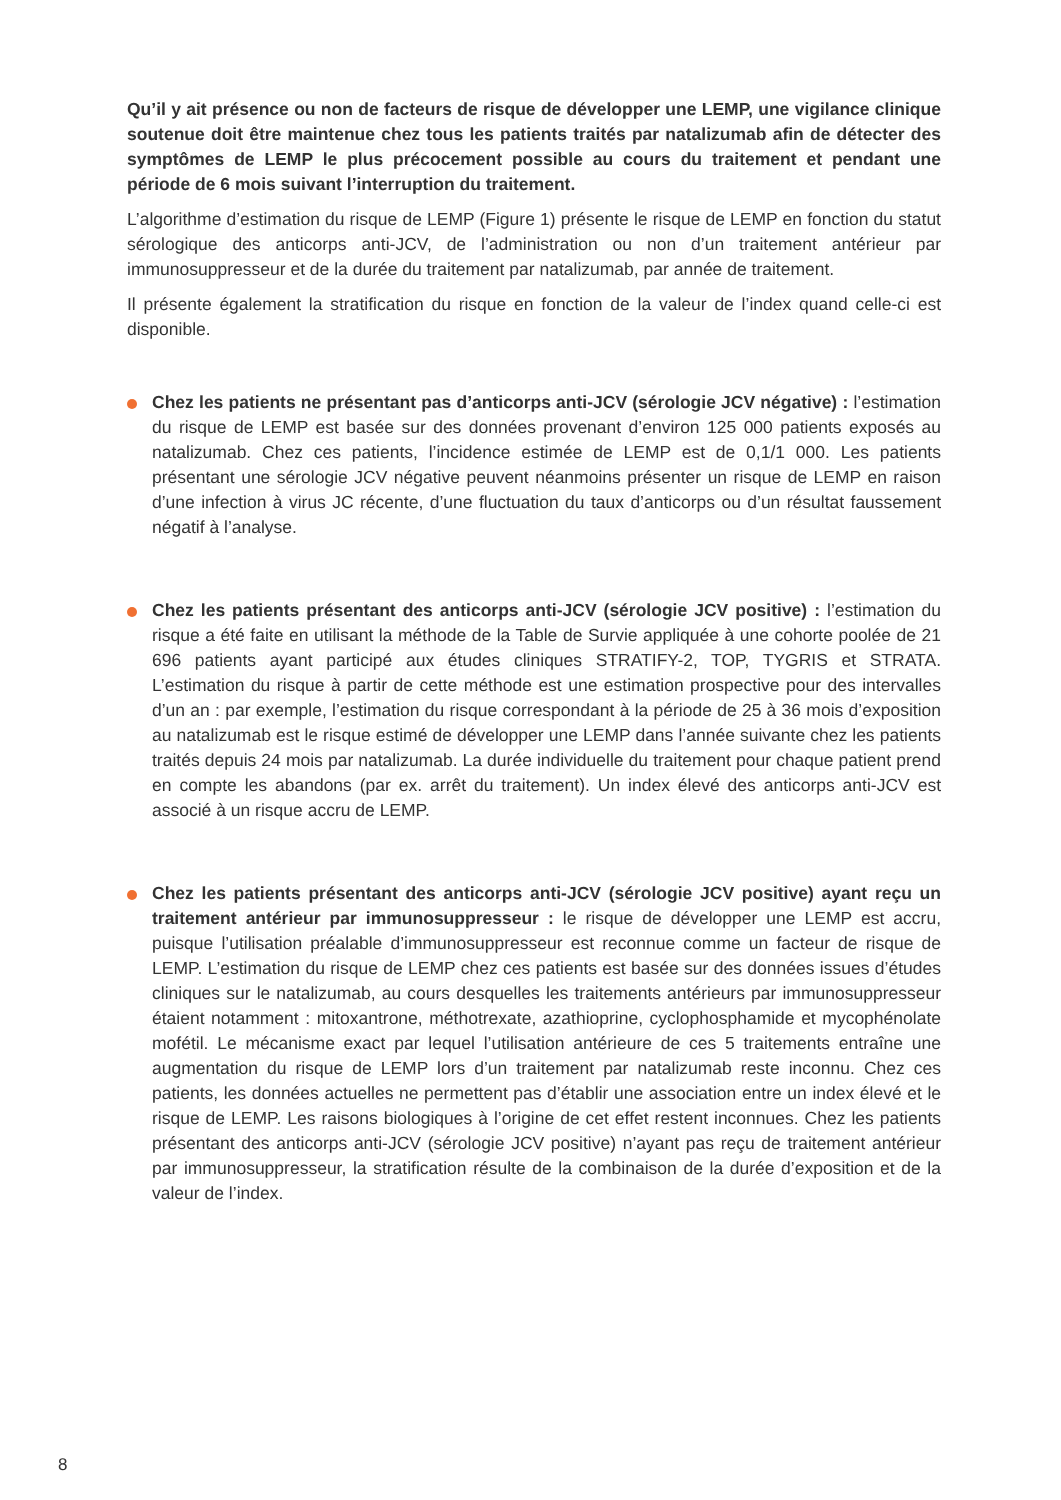Qu’il y ait présence ou non de facteurs de risque de développer une LEMP, une vigilance clinique soutenue doit être maintenue chez tous les patients traités par natalizumab afin de détecter des symptômes de LEMP le plus précocement possible au cours du traitement et pendant une période de 6 mois suivant l’interruption du traitement.
L’algorithme d’estimation du risque de LEMP (Figure 1) présente le risque de LEMP en fonction du statut sérologique des anticorps anti-JCV, de l’administration ou non d’un traitement antérieur par immunosuppresseur et de la durée du traitement par natalizumab, par année de traitement.
Il présente également la stratification du risque en fonction de la valeur de l’index quand celle-ci est disponible.
Chez les patients ne présentant pas d’anticorps anti-JCV (sérologie JCV négative) : l’estimation du risque de LEMP est basée sur des données provenant d’environ 125 000 patients exposés au natalizumab. Chez ces patients, l’incidence estimée de LEMP est de 0,1/1 000. Les patients présentant une sérologie JCV négative peuvent néanmoins présenter un risque de LEMP en raison d’une infection à virus JC récente, d’une fluctuation du taux d’anticorps ou d’un résultat faussement négatif à l’analyse.
Chez les patients présentant des anticorps anti-JCV (sérologie JCV positive) : l’estimation du risque a été faite en utilisant la méthode de la Table de Survie appliquée à une cohorte poolée de 21 696 patients ayant participé aux études cliniques STRATIFY-2, TOP, TYGRIS et STRATA. L’estimation du risque à partir de cette méthode est une estimation prospective pour des intervalles d’un an : par exemple, l’estimation du risque correspondant à la période de 25 à 36 mois d’exposition au natalizumab est le risque estimé de développer une LEMP dans l’année suivante chez les patients traités depuis 24 mois par natalizumab. La durée individuelle du traitement pour chaque patient prend en compte les abandons (par ex. arrêt du traitement). Un index élevé des anticorps anti-JCV est associé à un risque accru de LEMP.
Chez les patients présentant des anticorps anti-JCV (sérologie JCV positive) ayant reçu un traitement antérieur par immunosuppresseur : le risque de développer une LEMP est accru, puisque l’utilisation préalable d’immunosuppresseur est reconnue comme un facteur de risque de LEMP. L’estimation du risque de LEMP chez ces patients est basée sur des données issues d’études cliniques sur le natalizumab, au cours desquelles les traitements antérieurs par immunosuppresseur étaient notamment : mitoxantrone, méthotrexate, azathioprine, cyclophosphamide et mycophénolate mofétil. Le mécanisme exact par lequel l’utilisation antérieure de ces 5 traitements entraîne une augmentation du risque de LEMP lors d’un traitement par natalizumab reste inconnu. Chez ces patients, les données actuelles ne permettent pas d’établir une association entre un index élevé et le risque de LEMP. Les raisons biologiques à l’origine de cet effet restent inconnues. Chez les patients présentant des anticorps anti-JCV (sérologie JCV positive) n’ayant pas reçu de traitement antérieur par immunosuppresseur, la stratification résulte de la combinaison de la durée d’exposition et de la valeur de l’index.
8